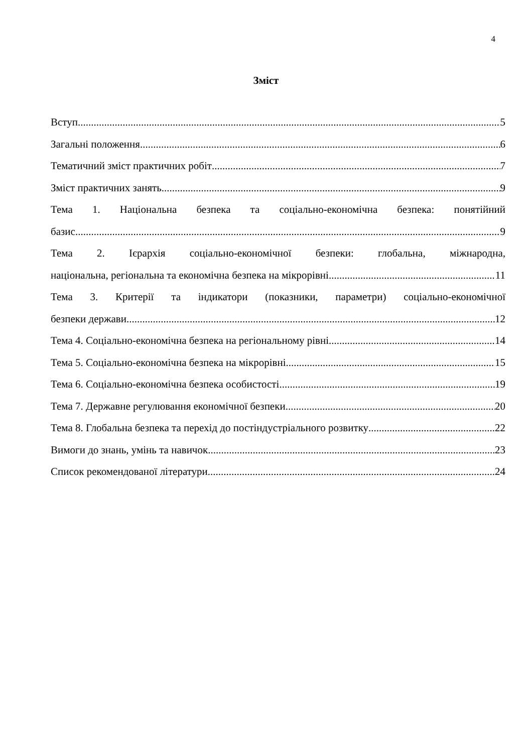4
Зміст
Вступ 5
Загальні положення 6
Тематичний зміст практичних робіт 7
Зміст практичних занять 9
Тема 1. Національна безпека та соціально-економічна безпека: понятійний
базис 9
Тема 2. Ієрархія соціально-економічної безпеки: глобальна, міжнародна,
національна, регіональна та економічна безпека на мікрорівні 11
Тема 3. Критерії та індикатори (показники, параметри) соціально-економічної
безпеки держави 12
Тема 4. Соціально-економічна безпека на регіональному рівні 14
Тема 5. Соціально-економічна безпека на мікрорівні 15
Тема 6. Соціально-економічна безпека особистості 19
Тема 7. Державне регулювання економічної безпеки 20
Тема 8. Глобальна безпека та перехід до постіндустріального розвитку 22
Вимоги до знань, умінь та навичок 23
Список рекомендованої літератури 24